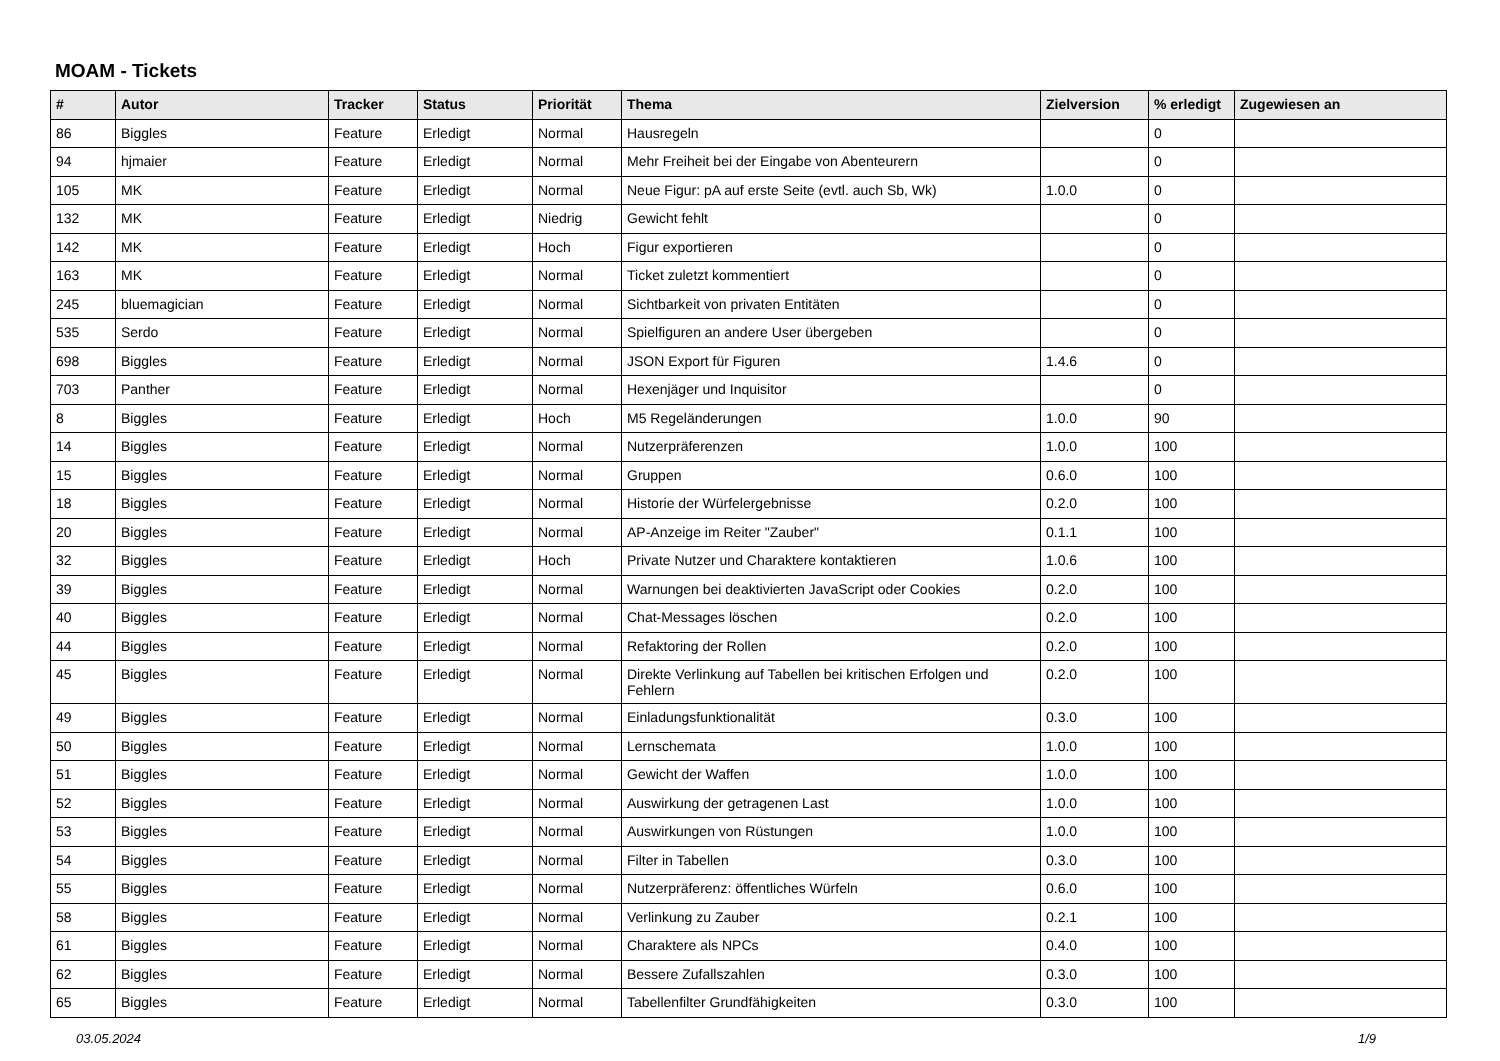MOAM - Tickets
| # | Autor | Tracker | Status | Priorität | Thema | Zielversion | % erledigt | Zugewiesen an |
| --- | --- | --- | --- | --- | --- | --- | --- | --- |
| 86 | Biggles | Feature | Erledigt | Normal | Hausregeln | | 0 | |
| 94 | hjmaier | Feature | Erledigt | Normal | Mehr Freiheit bei der Eingabe von Abenteurern | | 0 | |
| 105 | MK | Feature | Erledigt | Normal | Neue Figur: pA auf erste Seite (evtl. auch Sb, Wk) | 1.0.0 | 0 | |
| 132 | MK | Feature | Erledigt | Niedrig | Gewicht fehlt | | 0 | |
| 142 | MK | Feature | Erledigt | Hoch | Figur exportieren | | 0 | |
| 163 | MK | Feature | Erledigt | Normal | Ticket zuletzt kommentiert | | 0 | |
| 245 | bluemagician | Feature | Erledigt | Normal | Sichtbarkeit von privaten Entitäten | | 0 | |
| 535 | Serdo | Feature | Erledigt | Normal | Spielfiguren an andere User übergeben | | 0 | |
| 698 | Biggles | Feature | Erledigt | Normal | JSON Export für Figuren | 1.4.6 | 0 | |
| 703 | Panther | Feature | Erledigt | Normal | Hexenjäger und Inquisitor | | 0 | |
| 8 | Biggles | Feature | Erledigt | Hoch | M5 Regeländerungen | 1.0.0 | 90 | |
| 14 | Biggles | Feature | Erledigt | Normal | Nutzerpräferenzen | 1.0.0 | 100 | |
| 15 | Biggles | Feature | Erledigt | Normal | Gruppen | 0.6.0 | 100 | |
| 18 | Biggles | Feature | Erledigt | Normal | Historie der Würfelergebnisse | 0.2.0 | 100 | |
| 20 | Biggles | Feature | Erledigt | Normal | AP-Anzeige im Reiter "Zauber" | 0.1.1 | 100 | |
| 32 | Biggles | Feature | Erledigt | Hoch | Private Nutzer und Charaktere kontaktieren | 1.0.6 | 100 | |
| 39 | Biggles | Feature | Erledigt | Normal | Warnungen bei deaktivierten JavaScript oder Cookies | 0.2.0 | 100 | |
| 40 | Biggles | Feature | Erledigt | Normal | Chat-Messages löschen | 0.2.0 | 100 | |
| 44 | Biggles | Feature | Erledigt | Normal | Refaktoring der Rollen | 0.2.0 | 100 | |
| 45 | Biggles | Feature | Erledigt | Normal | Direkte Verlinkung auf Tabellen bei kritischen Erfolgen und Fehlern | 0.2.0 | 100 | |
| 49 | Biggles | Feature | Erledigt | Normal | Einladungsfunktionalität | 0.3.0 | 100 | |
| 50 | Biggles | Feature | Erledigt | Normal | Lernschemata | 1.0.0 | 100 | |
| 51 | Biggles | Feature | Erledigt | Normal | Gewicht der Waffen | 1.0.0 | 100 | |
| 52 | Biggles | Feature | Erledigt | Normal | Auswirkung der getragenen Last | 1.0.0 | 100 | |
| 53 | Biggles | Feature | Erledigt | Normal | Auswirkungen von Rüstungen | 1.0.0 | 100 | |
| 54 | Biggles | Feature | Erledigt | Normal | Filter in Tabellen | 0.3.0 | 100 | |
| 55 | Biggles | Feature | Erledigt | Normal | Nutzerpräferenz: öffentliches Würfeln | 0.6.0 | 100 | |
| 58 | Biggles | Feature | Erledigt | Normal | Verlinkung zu Zauber | 0.2.1 | 100 | |
| 61 | Biggles | Feature | Erledigt | Normal | Charaktere als NPCs | 0.4.0 | 100 | |
| 62 | Biggles | Feature | Erledigt | Normal | Bessere Zufallszahlen | 0.3.0 | 100 | |
| 65 | Biggles | Feature | Erledigt | Normal | Tabellenfilter Grundfähigkeiten | 0.3.0 | 100 | |
03.05.2024 1/9